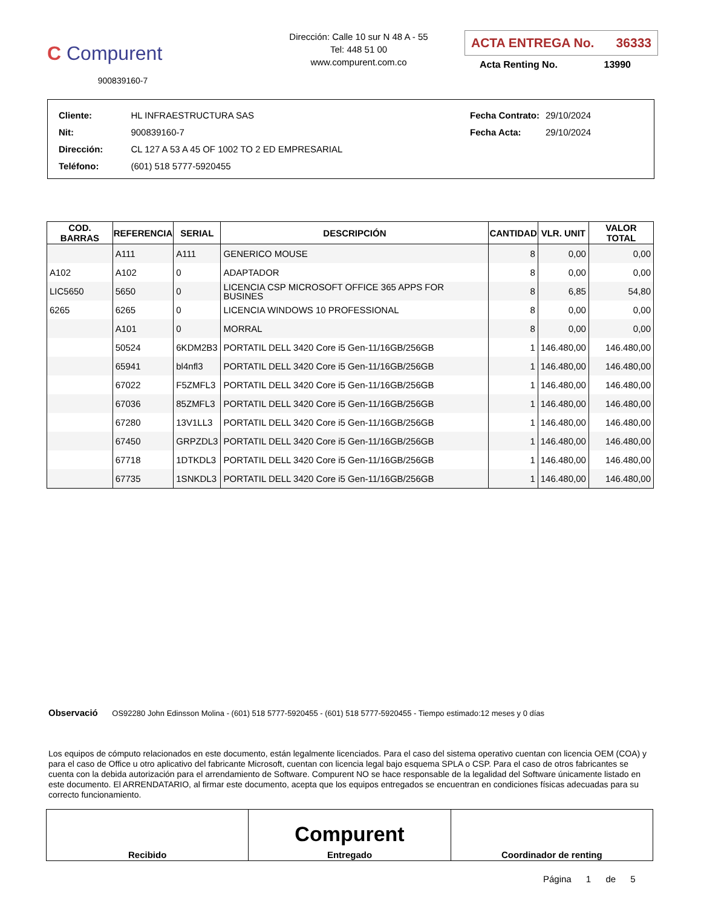C Compurent
900839160-7
Dirección: Calle 10 sur N 48 A - 55
Tel: 448 51 00
www.compurent.com.co
ACTA ENTREGA No. 36333
Acta Renting No. 13990
| Cliente: | HL INFRAESTRUCTURA SAS |
| Nit: | 900839160-7 |
| Dirección: | CL 127 A 53 A 45 OF 1002 TO 2 ED EMPRESARIAL |
| Teléfono: | (601) 518 5777-5920455 |
| Fecha Contrato: | 29/10/2024 |
| Fecha Acta: | 29/10/2024 |
| COD. BARRAS | REFERENCIA | SERIAL | DESCRIPCIÓN | CANTIDAD | VLR. UNIT | VALOR TOTAL |
| --- | --- | --- | --- | --- | --- | --- |
| | A111 | A111 | GENERICO MOUSE | 8 | 0,00 | 0,00 |
| A102 | A102 | 0 | ADAPTADOR | 8 | 0,00 | 0,00 |
| LIC5650 | 5650 | 0 | LICENCIA CSP MICROSOFT OFFICE 365 APPS FOR BUSINES | 8 | 6,85 | 54,80 |
| 6265 | 6265 | 0 | LICENCIA WINDOWS 10 PROFESSIONAL | 8 | 0,00 | 0,00 |
| | A101 | 0 | MORRAL | 8 | 0,00 | 0,00 |
| | 50524 | 6KDM2B3 | PORTATIL DELL 3420 Core i5 Gen-11/16GB/256GB | 1 | 146.480,00 | 146.480,00 |
| | 65941 | bl4nfl3 | PORTATIL DELL 3420 Core i5 Gen-11/16GB/256GB | 1 | 146.480,00 | 146.480,00 |
| | 67022 | F5ZMFL3 | PORTATIL DELL 3420 Core i5 Gen-11/16GB/256GB | 1 | 146.480,00 | 146.480,00 |
| | 67036 | 85ZMFL3 | PORTATIL DELL 3420 Core i5 Gen-11/16GB/256GB | 1 | 146.480,00 | 146.480,00 |
| | 67280 | 13V1LL3 | PORTATIL DELL 3420 Core i5 Gen-11/16GB/256GB | 1 | 146.480,00 | 146.480,00 |
| | 67450 | GRPZDL3 | PORTATIL DELL 3420 Core i5 Gen-11/16GB/256GB | 1 | 146.480,00 | 146.480,00 |
| | 67718 | 1DTKDL3 | PORTATIL DELL 3420 Core i5 Gen-11/16GB/256GB | 1 | 146.480,00 | 146.480,00 |
| | 67735 | 1SNKDL3 | PORTATIL DELL 3420 Core i5 Gen-11/16GB/256GB | 1 | 146.480,00 | 146.480,00 |
Observació OS92280 John Edinsson Molina - (601) 518 5777-5920455 - (601) 518 5777-5920455 - Tiempo estimado:12 meses y 0 días
Los equipos de cómputo relacionados en este documento, están legalmente licenciados. Para el caso del sistema operativo cuentan con licencia OEM (COA) y para el caso de Office u otro aplicativo del fabricante Microsoft, cuentan con licencia legal bajo esquema SPLA o CSP. Para el caso de otros fabricantes se cuenta con la debida autorización para el arrendamiento de Software. Compurent NO se hace responsable de la legalidad del Software únicamente listado en este documento. El ARRENDATARIO, al firmar este documento, acepta que los equipos entregados se encuentran en condiciones físicas adecuadas para su correcto funcionamiento.
| Recibido | Compurent Entregado | Coordinador de renting |
Página 1 de 5